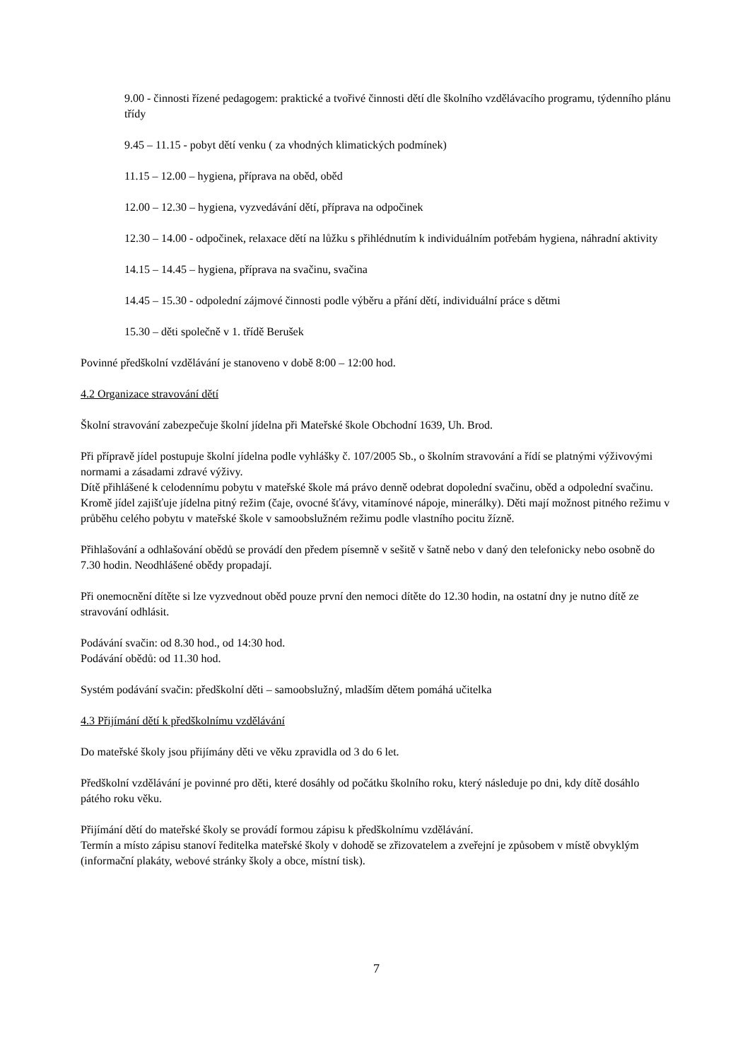9.00 - činnosti řízené pedagogem: praktické a tvořivé činnosti dětí dle školního vzdělávacího programu, týdenního plánu třídy
9.45 – 11.15 - pobyt dětí venku ( za vhodných klimatických podmínek)
11.15 – 12.00 – hygiena, příprava na oběd, oběd
12.00 – 12.30 – hygiena, vyzvedávání dětí, příprava na odpočinek
12.30 – 14.00 - odpočinek, relaxace dětí na lůžku s přihlédnutím k individuálním potřebám hygiena, náhradní aktivity
14.15 – 14.45 – hygiena, příprava na svačinu, svačina
14.45 – 15.30 - odpolední zájmové činnosti podle výběru a přání dětí, individuální práce s dětmi
15.30 – děti společně v 1. třídě Berušek
Povinné předškolní vzdělávání je stanoveno v době 8:00 – 12:00 hod.
4.2 Organizace stravování dětí
Školní stravování zabezpečuje školní jídelna při Mateřské škole Obchodní 1639, Uh. Brod.
Při přípravě jídel postupuje školní jídelna podle vyhlášky č. 107/2005 Sb., o školním stravování a řídí se platnými výživovými normami a zásadami zdravé výživy.
Dítě přihlášené k celodennímu pobytu v mateřské škole má právo denně odebrat dopolední svačinu, oběd a odpolední svačinu. Kromě jídel zajišťuje jídelna pitný režim (čaje, ovocné šťávy, vitamínové nápoje, minerálky). Děti mají možnost pitného režimu v průběhu celého pobytu v mateřské škole v samoobslužném režimu podle vlastního pocitu žízně.
Přihlašování a odhlašování obědů se provádí den předem písemně v sešitě v šatně nebo v daný den telefonicky nebo osobně do 7.30 hodin. Neodhlášené obědy propadají.
Při onemocnění dítěte si lze vyzvednout oběd pouze první den nemoci dítěte do 12.30 hodin, na ostatní dny je nutno dítě ze stravování odhlásit.
Podávání svačin: od 8.30 hod., od 14:30 hod.
Podávání obědů: od 11.30 hod.
Systém podávání svačin: předškolní děti – samoobslužný, mladším dětem pomáhá učitelka
4.3 Přijímání dětí k předškolnímu vzdělávání
Do mateřské školy jsou přijímány děti ve věku zpravidla od 3 do 6 let.
Předškolní vzdělávání je povinné pro děti, které dosáhly od počátku školního roku, který následuje po dni, kdy dítě dosáhlo pátého roku věku.
Přijímání dětí do mateřské školy se provádí formou zápisu k předškolnímu vzdělávání.
Termín a místo zápisu stanoví ředitelka mateřské školy v dohodě se zřizovatelem a zveřejní je způsobem v místě obvyklým (informační plakáty, webové stránky školy a obce, místní tisk).
7